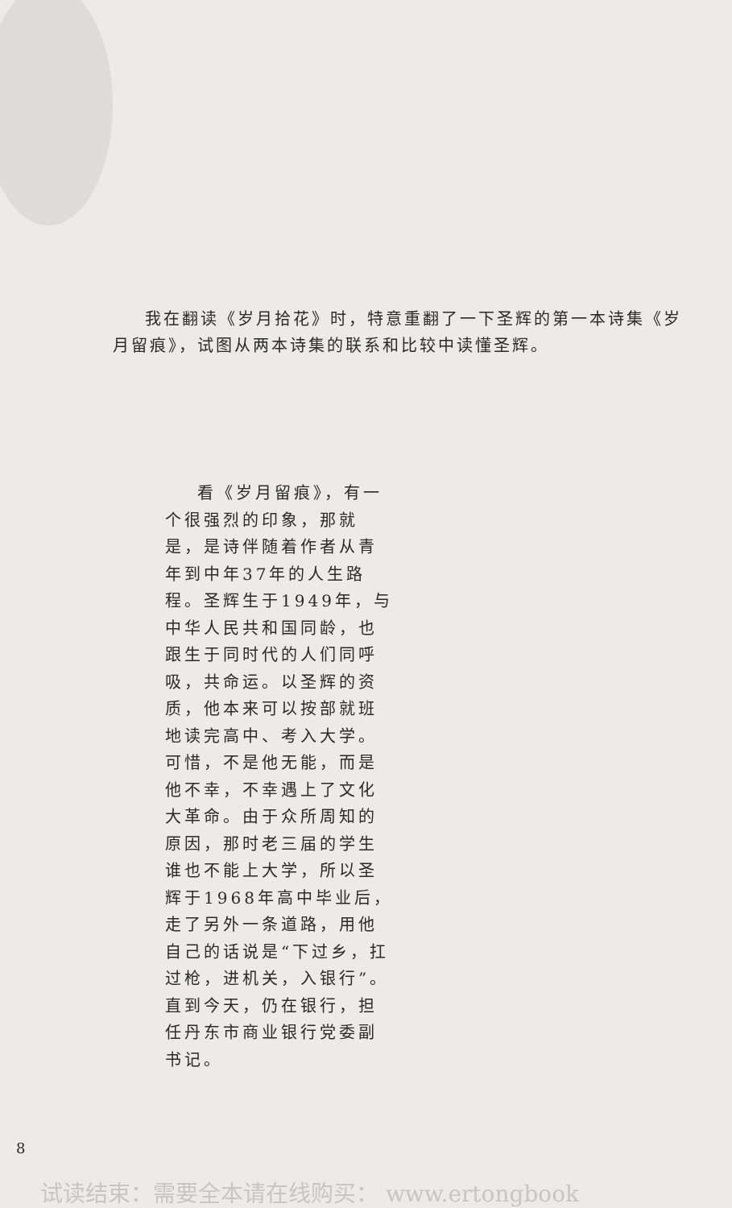我在翻读《岁月拾花》时，特意重翻了一下圣辉的第一本诗集《岁月留痕》，试图从两本诗集的联系和比较中读懂圣辉。
看《岁月留痕》，有一个很强烈的印象，那就是，是诗伴随着作者从青年到中年37年的人生路程。圣辉生于1949年，与中华人民共和国同龄，也跟生于同时代的人们同呼吸，共命运。以圣辉的资质，他本来可以按部就班地读完高中、考入大学。可惜，不是他无能，而是他不幸，不幸遇上了文化大革命。由于众所周知的原因，那时老三届的学生谁也不能上大学，所以圣辉于1968年高中毕业后，走了另外一条道路，用他自己的话说是“下过乡，扛过枪，进机关，入银行”。直到今天，仍在银行，担任丹东市商业银行党委副书记。
8
试读结束：需要全本请在线购买： www.ertongbook